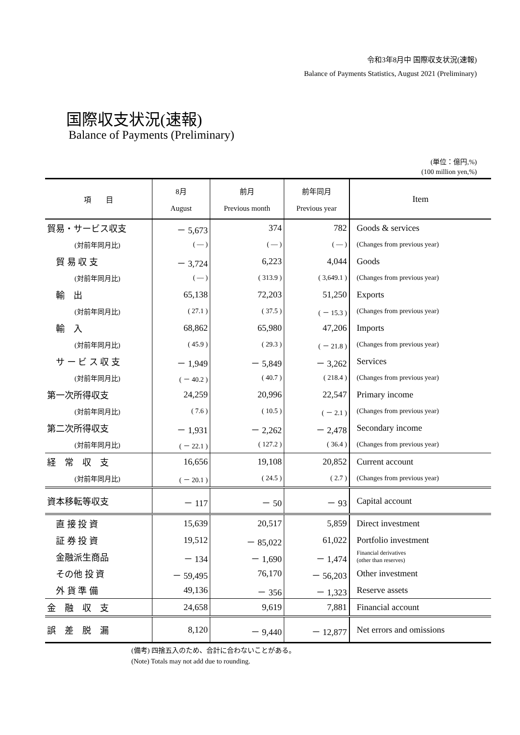令和3年8月中 国際収支状況(速報)
Balance of Payments Statistics, August 2021 (Preliminary)
国際収支状況(速報)
Balance of Payments (Preliminary)
(単位：億円,%)
(100 million yen,%)
| 項 目 | 8月 August | 前月 Previous month | 前年同月 Previous year | Item |
| --- | --- | --- | --- | --- |
| 貿易・サービス収支 | － 5,673 | 374 | 782 | Goods & services |
| (対前年同月比) | ( — ) | ( — ) | ( — ) | (Changes from previous year) |
| 貿 易 収 支 | － 3,724 | 6,223 | 4,044 | Goods |
| (対前年同月比) | ( — ) | ( 313.9 ) | ( 3,649.1 ) | (Changes from previous year) |
| 輸 出 | 65,138 | 72,203 | 51,250 | Exports |
| (対前年同月比) | ( 27.1 ) | ( 37.5 ) | ( － 15.3 ) | (Changes from previous year) |
| 輸 入 | 68,862 | 65,980 | 47,206 | Imports |
| (対前年同月比) | ( 45.9 ) | ( 29.3 ) | ( － 21.8 ) | (Changes from previous year) |
| サ ー ビ ス 収 支 | － 1,949 | － 5,849 | － 3,262 | Services |
| (対前年同月比) | ( － 40.2 ) | ( 40.7 ) | ( 218.4 ) | (Changes from previous year) |
| 第一次所得収支 | 24,259 | 20,996 | 22,547 | Primary income |
| (対前年同月比) | ( 7.6 ) | ( 10.5 ) | ( － 2.1 ) | (Changes from previous year) |
| 第二次所得収支 | － 1,931 | － 2,262 | － 2,478 | Secondary income |
| (対前年同月比) | ( － 22.1 ) | ( 127.2 ) | ( 36.4 ) | (Changes from previous year) |
| 経 常 収 支 | 16,656 | 19,108 | 20,852 | Current account |
| (対前年同月比) | ( － 20.1 ) | ( 24.5 ) | ( 2.7 ) | (Changes from previous year) |
| 資本移転等収支 | － 117 | － 50 | － 93 | Capital account |
| 直 接 投 資 | 15,639 | 20,517 | 5,859 | Direct investment |
| 証 券 投 資 | 19,512 | － 85,022 | 61,022 | Portfolio investment |
| 金融派生商品 | － 134 | － 1,690 | － 1,474 | Financial derivatives (other than reserves) |
| その他 投 資 | － 59,495 | 76,170 | － 56,203 | Other investment |
| 外 貨 準 備 | 49,136 | － 356 | － 1,323 | Reserve assets |
| 金 融 収 支 | 24,658 | 9,619 | 7,881 | Financial account |
| 誤 差 脱 漏 | 8,120 | － 9,440 | － 12,877 | Net errors and omissions |
(備考) 四捨五入のため、合計に合わないことがある。
(Note) Totals may not add due to rounding.